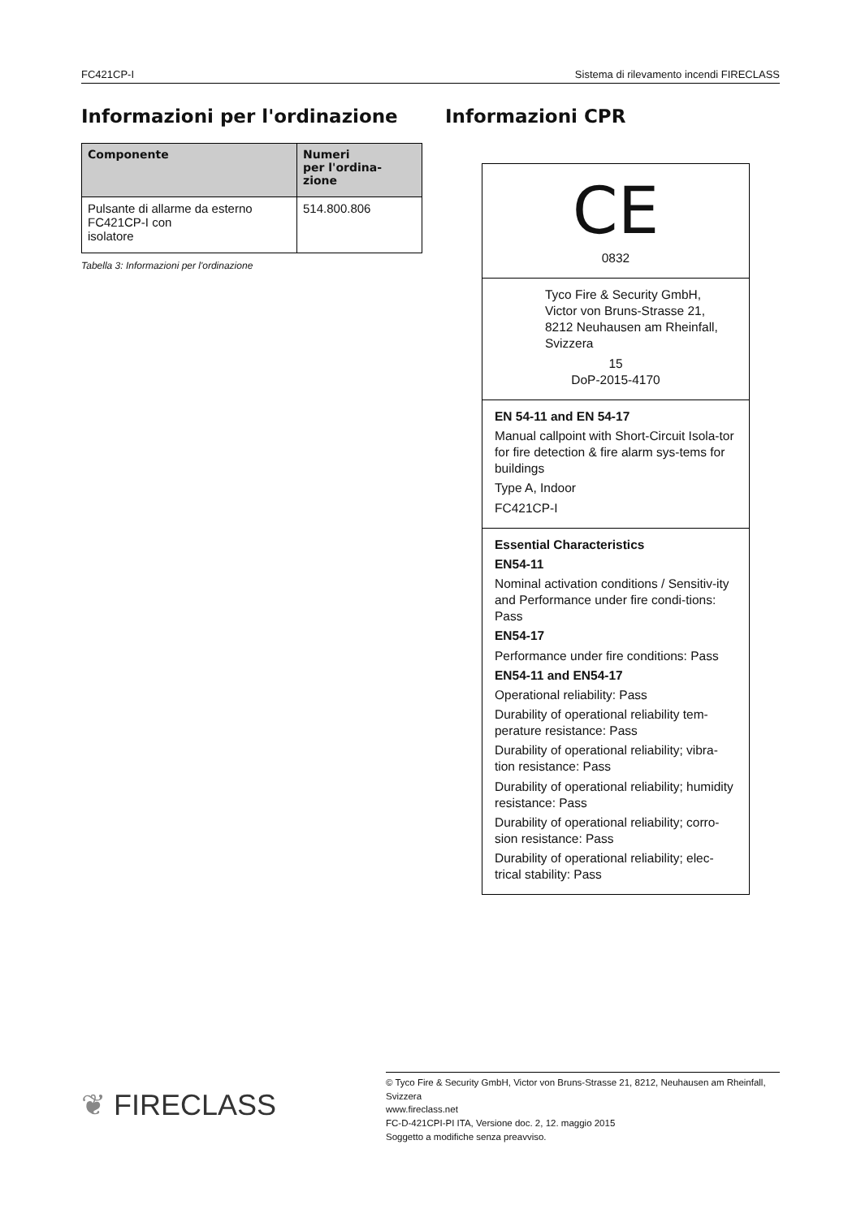FC421CP-I Sistema di rilevamento incendi FIRECLASS
Informazioni per l'ordinazione
| Componente | Numeri per l'ordina- zione |
| --- | --- |
| Pulsante di allarme da esterno FC421CP-I con isolatore | 514.800.806 |
Tabella 3: Informazioni per l'ordinazione
Informazioni CPR
CE
0832
Tyco Fire & Security GmbH,
Victor von Bruns-Strasse 21,
8212 Neuhausen am Rheinfall,
Svizzera
15
DoP-2015-4170
EN 54-11 and EN 54-17
Manual callpoint with Short-Circuit Isola-tor for fire detection & fire alarm sys-tems for buildings
Type A, Indoor
FC421CP-I
Essential Characteristics
EN54-11
Nominal activation conditions / Sensitiv-ity and Performance under fire condi-tions: Pass
EN54-17
Performance under fire conditions: Pass
EN54-11 and EN54-17
Operational reliability: Pass
Durability of operational reliability tem-perature resistance: Pass
Durability of operational reliability; vibra-tion resistance: Pass
Durability of operational reliability; humidity resistance: Pass
Durability of operational reliability; corro-sion resistance: Pass
Durability of operational reliability; elec-trical stability: Pass
❦ FIRECLASS
© Tyco Fire & Security GmbH, Victor von Bruns-Strasse 21, 8212, Neuhausen am Rheinfall, Svizzera
www.fireclass.net
FC-D-421CPI-PI ITA, Versione doc. 2, 12. maggio 2015
Soggetto a modifiche senza preavviso.